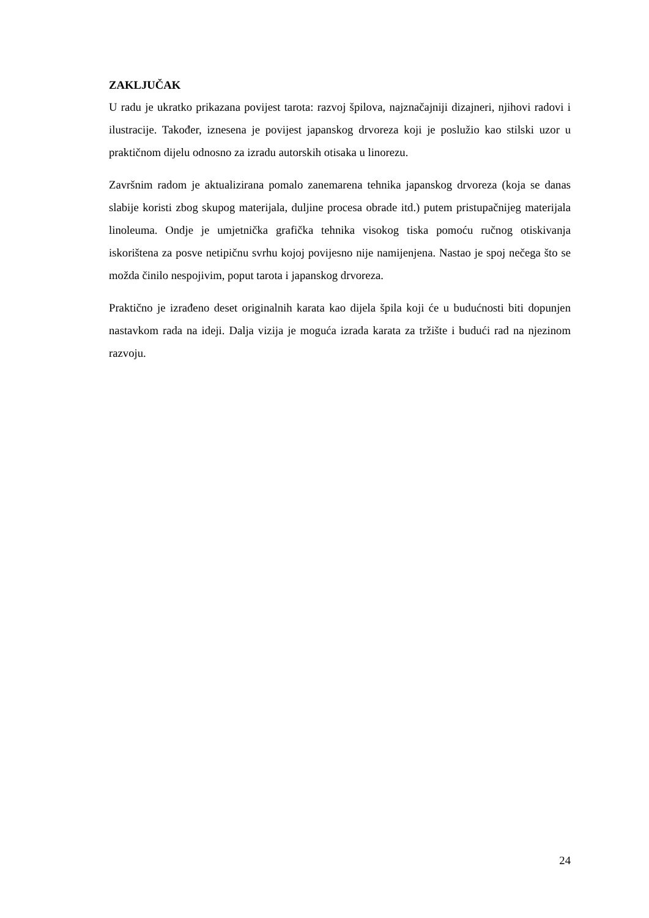ZAKLJUČAK
U radu je ukratko prikazana povijest tarota: razvoj špilova, najznačajniji dizajneri, njihovi radovi i ilustracije. Također, iznesena je povijest japanskog drvoreza koji je poslužio kao stilski uzor u praktičnom dijelu odnosno za izradu autorskih otisaka u linorezu.
Završnim radom je aktualizirana pomalo zanemarena tehnika japanskog drvoreza (koja se danas slabije koristi zbog skupog materijala, duljine procesa obrade itd.) putem pristupačnijeg materijala linoleuma. Ondje je umjetnička grafička tehnika visokog tiska pomoću ručnog otiskivanja iskorištena za posve netipičnu svrhu kojoj povijesno nije namijenjena. Nastao je spoj nečega što se možda činilo nespojivim, poput tarota i japanskog drvoreza.
Praktično je izrađeno deset originalnih karata kao dijela špila koji će u budućnosti biti dopunjen nastavkom rada na ideji. Dalja vizija je moguća izrada karata za tržište i budući rad na njezinom razvoju.
24